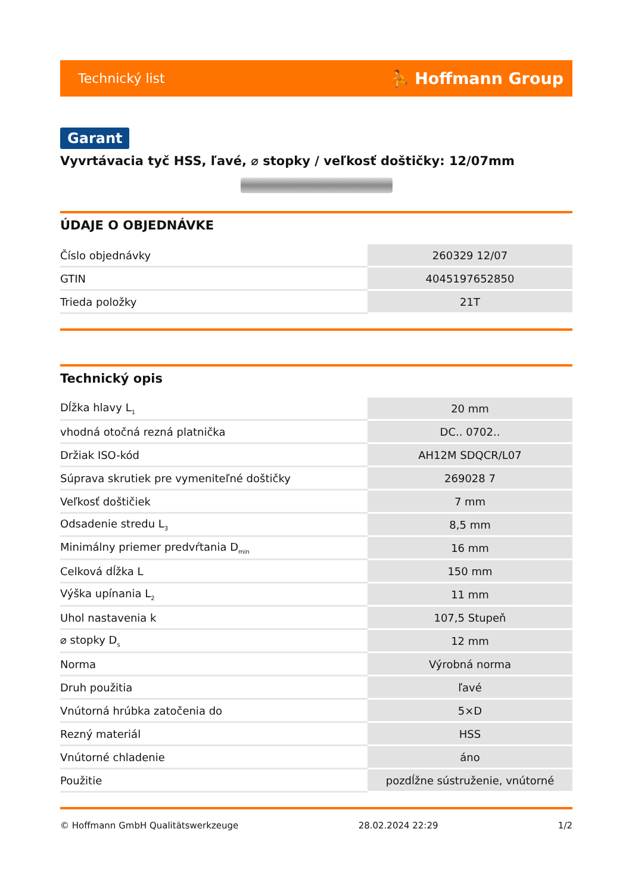Technický list ⛹ Hoffmann Group
Garant
Vyvrtávacia tyč HSS, ľavé, ⌀ stopky / veľkosť doštičky: 12/07mm
ÚDAJE O OBJEDNÁVKE
| Číslo objednávky | 260329 12/07 |
| GTIN | 4045197652850 |
| Trieda položky | 21T |
Technický opis
| Dĺžka hlavy L<sub>1</sub> | 20 mm |
| vhodná otočná rezná platnička | DC.. 0702.. |
| Držiak ISO-kód | AH12M SDQCR/L07 |
| Súprava skrutiek pre vymeniteľné doštičky | 269028 7 |
| Veľkosť doštičiek | 7 mm |
| Odsadenie stredu L<sub>3</sub> | 8,5 mm |
| Minimálny priemer predvŕtania D<sub>min</sub> | 16 mm |
| Celková dĺžka L | 150 mm |
| Výška upínania L<sub>2</sub> | 11 mm |
| Uhol nastavenia k | 107,5 Stupeň |
| ⌀ stopky D<sub>s</sub> | 12 mm |
| Norma | Výrobná norma |
| Druh použitia | ľavé |
| Vnútorná hrúbka zatočenia do | 5×D |
| Rezný materiál | HSS |
| Vnútorné chladenie | áno |
| Použitie | pozdĺžne sústruženie, vnútorné |
© Hoffmann GmbH Qualitätswerkzeuge 28.02.2024 22:29 1/2